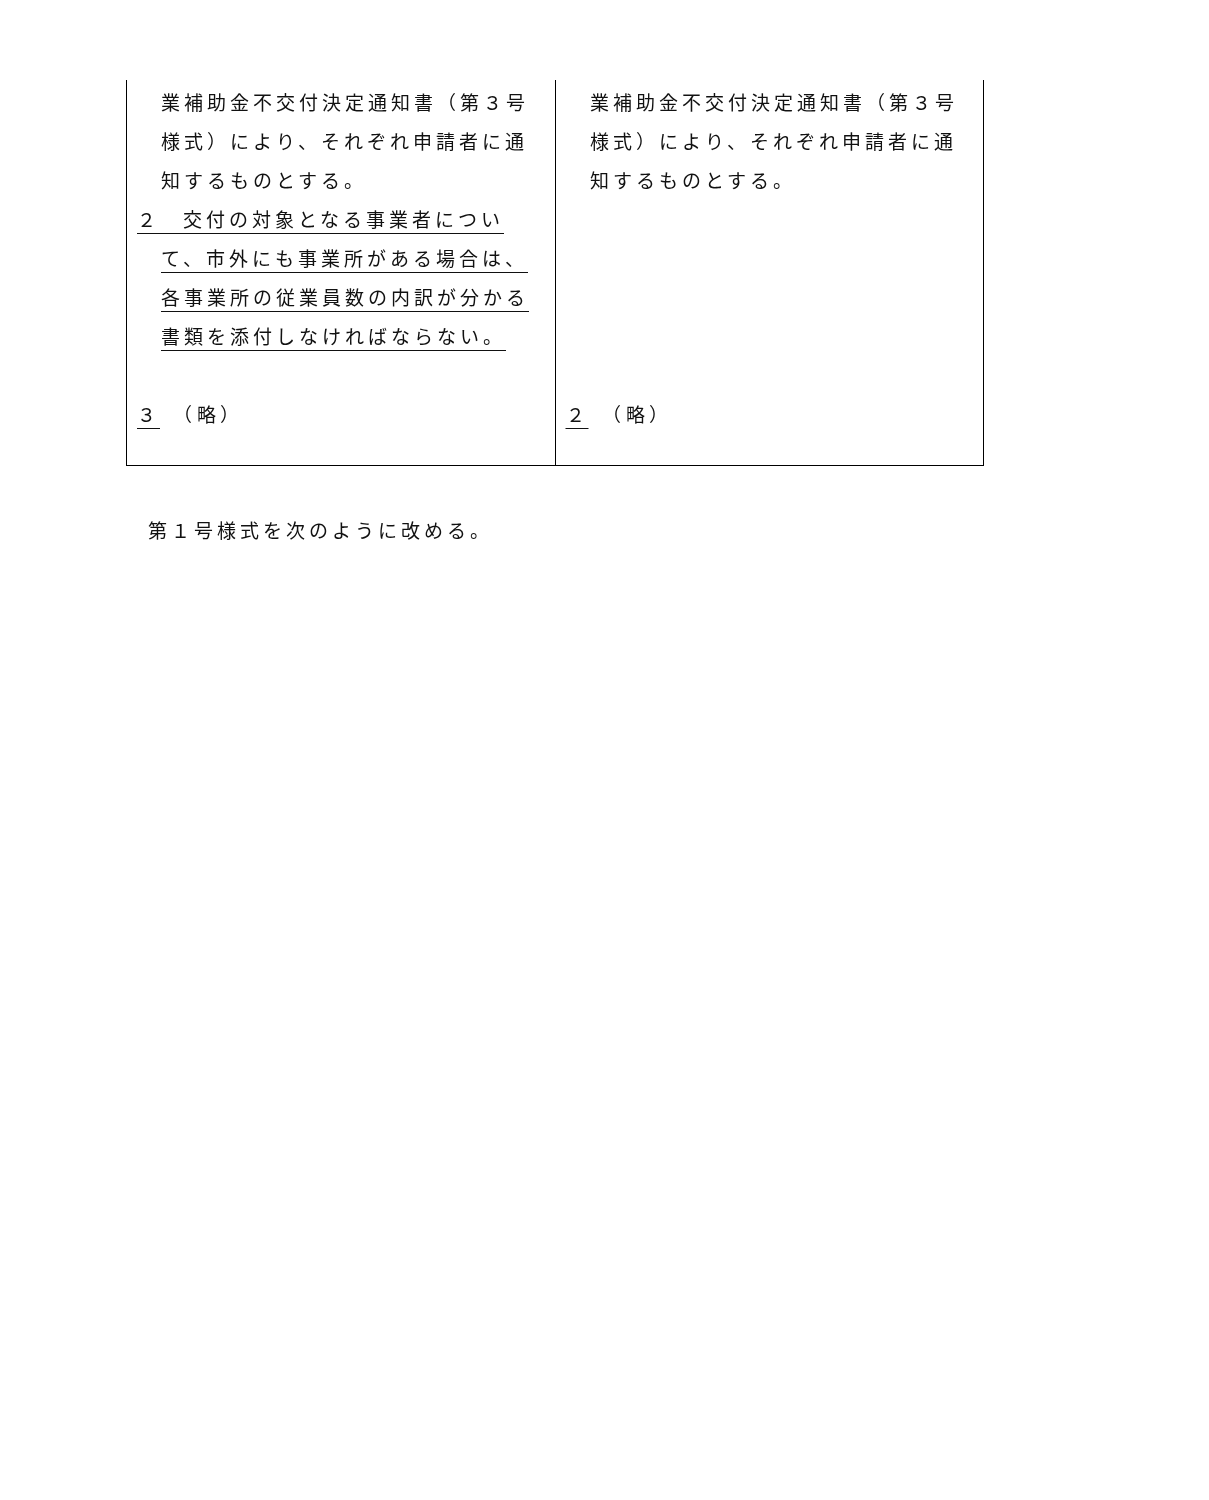| 業補助金不交付決定通知書（第３号様式）により、それぞれ申請者に通知するものとする。 ２ 交付の対象となる事業者について、市外にも事業所がある場合は、各事業所の従業員数の内訳が分かる書類を添付しなければならない。 ３ （略） | 業補助金不交付決定通知書（第３号様式）により、それぞれ申請者に通知するものとする。 ２ （略） |
第１号様式を次のように改める。